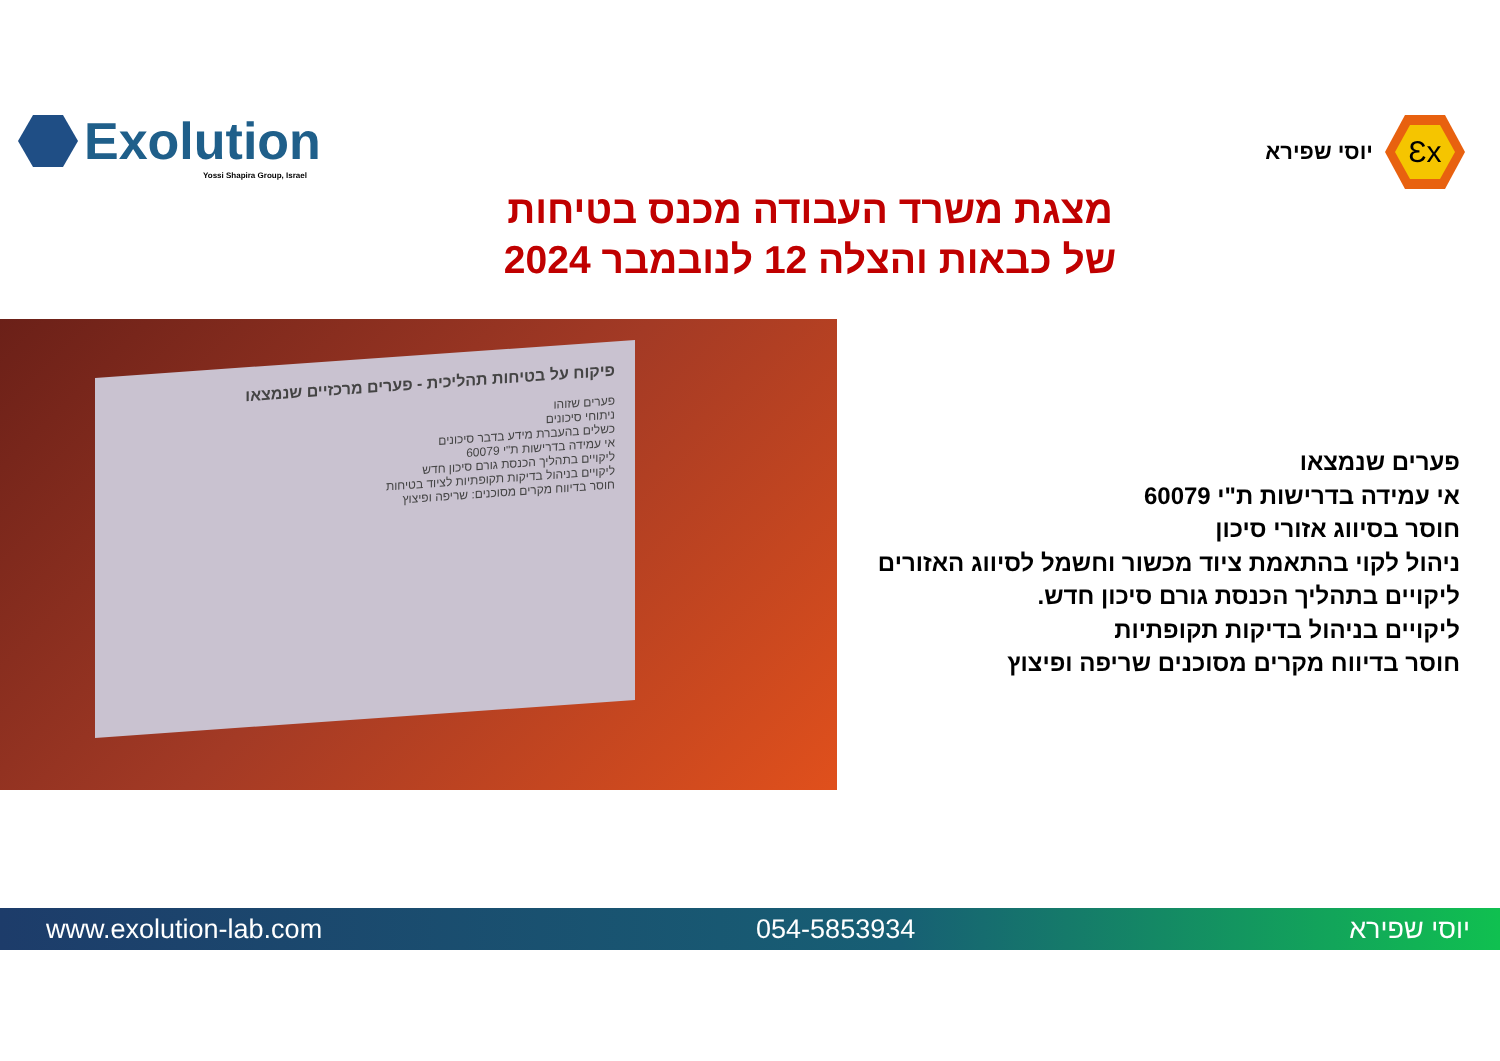Exolution
Yossi Shapira Group, Israel
Ɛx
יוסי שפירא
מצגת משרד העבודה מכנס בטיחות
של כבאות והצלה 12 לנובמבר 2024
פיקוח על בטיחות תהליכית - פערים מרכזיים שנמצאו
פערים שזוהו
ניתוחי סיכונים
כשלים בהעברת מידע בדבר סיכונים
אי עמידה בדרישות ת"י 60079
ליקויים בתהליך הכנסת גורם סיכון חדש
ליקויים בניהול בדיקות תקופתיות לציוד בטיחות
חוסר בדיווח מקרים מסוכנים: שריפה ופיצוץ
פערים שנמצאו
אי עמידה בדרישות ת"י 60079
חוסר בסיווג אזורי סיכון
ניהול לקוי בהתאמת ציוד מכשור וחשמל לסיווג האזורים
ליקויים בתהליך הכנסת גורם סיכון חדש.
ליקויים בניהול בדיקות תקופתיות
חוסר בדיווח מקרים מסוכנים שריפה ופיצוץ
www.exolution-lab.com 054-5853934 יוסי שפירא